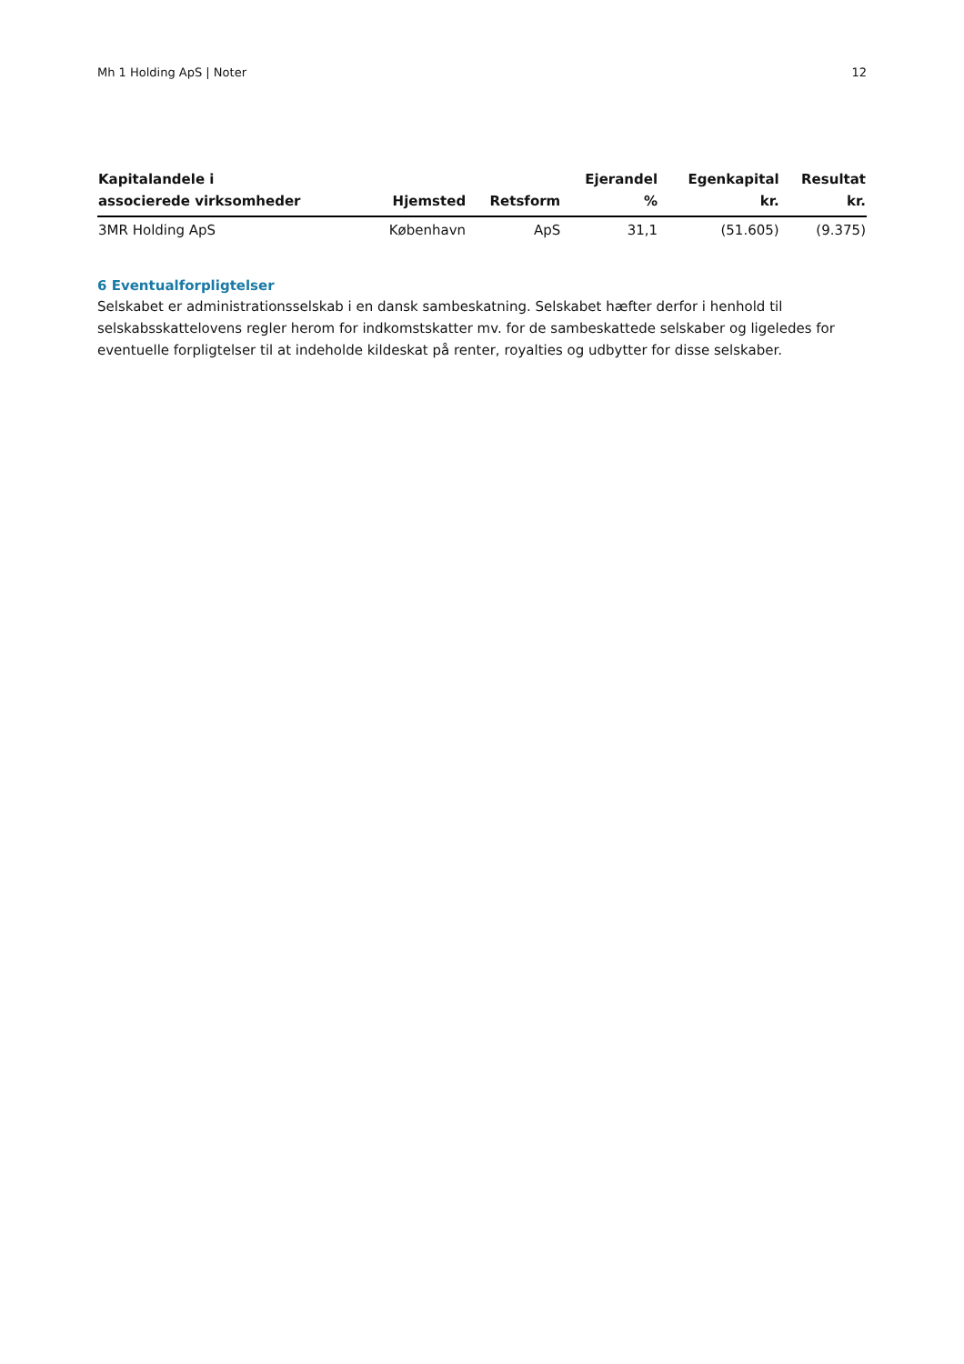Mh 1 Holding ApS | Noter 12
| Kapitalandele i associerede virksomheder | Hjemsted | Retsform | Ejerandel % | Egenkapital kr. | Resultat kr. |
| --- | --- | --- | --- | --- | --- |
| 3MR Holding ApS | København | ApS | 31,1 | (51.605) | (9.375) |
6 Eventualforpligtelser
Selskabet er administrationsselskab i en dansk sambeskatning. Selskabet hæfter derfor i henhold til selskabsskattelovens regler herom for indkomstskatter mv. for de sambeskattede selskaber og ligeledes for eventuelle forpligtelser til at indeholde kildeskat på renter, royalties og udbytter for disse selskaber.